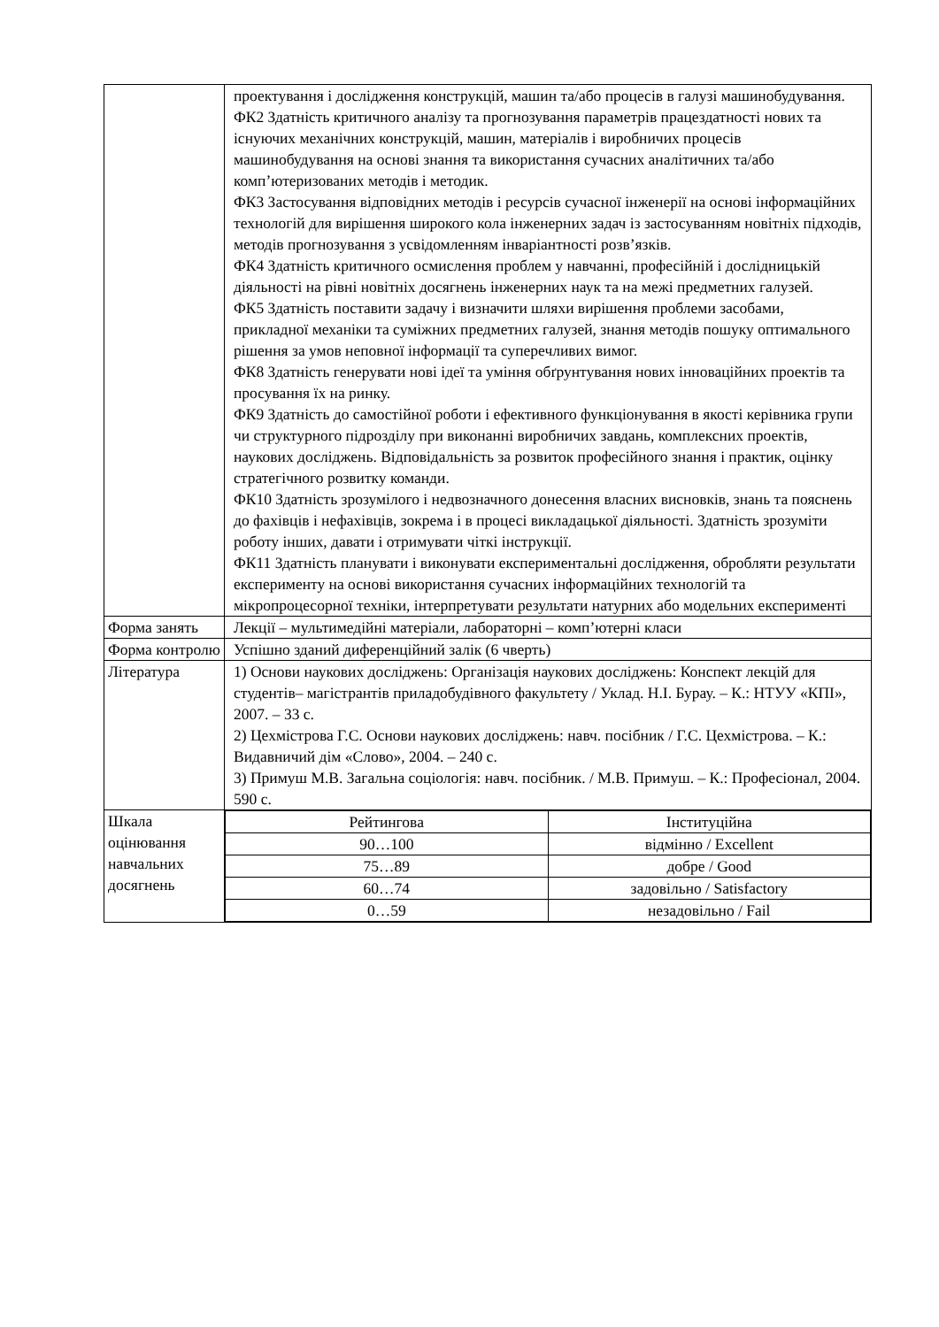| | проектування і дослідження конструкцій, машин та/або процесів в галузі машинобудування. ФК2 Здатність критичного аналізу та прогнозування параметрів працездатності нових та існуючих механічних конструкцій, машин, матеріалів і виробничих процесів машинобудування на основі знання та використання сучасних аналітичних та/або комп’ютеризованих методів і методик. ФК3 Застосування відповідних методів і ресурсів сучасної інженерії на основі інформаційних технологій для вирішення широкого кола інженерних задач із застосуванням новітніх підходів, методів прогнозування з усвідомленням інваріантності розв’язків. ФК4 Здатність критичного осмислення проблем у навчанні, професійній і дослідницькій діяльності на рівні новітніх досягнень інженерних наук та на межі предметних галузей. ФК5 Здатність поставити задачу і визначити шляхи вирішення проблеми засобами, прикладної механіки та суміжних предметних галузей, знання методів пошуку оптимального рішення за умов неповної інформації та суперечливих вимог. ФК8 Здатність генерувати нові ідеї та уміння обґрунтування нових інноваційних проектів та просування їх на ринку. ФК9 Здатність до самостійної роботи і ефективного функціонування в якості керівника групи чи структурного підрозділу при виконанні виробничих завдань, комплексних проектів, наукових досліджень. Відповідальність за розвиток професійного знання і практик, оцінку стратегічного розвитку команди. ФК10 Здатність зрозумілого і недвозначного донесення власних висновків, знань та пояснень до фахівців і нефахівців, зокрема і в процесі викладацької діяльності. Здатність зрозуміти роботу інших, давати і отримувати чіткі інструкції. ФК11 Здатність планувати і виконувати експериментальні дослідження, обробляти результати експерименту на основі використання сучасних інформаційних технологій та мікропроцесорної техніки, інтерпретувати результати натурних або модельних експерименті |
| Форма занять | Лекції – мультимедійні матеріали, лабораторні – комп’ютерні класи |
| Форма контролю | Успішно зданий диференційний залік (6 чверть) |
| Література | 1) Основи наукових досліджень: Організація наукових досліджень: Конспект лекцій для студентів– магістрантів приладобудівного факультету / Уклад. Н.І. Бурау. – К.: НТУУ «КПІ», 2007. – 33 с. 2) Цехмістрова Г.С. Основи наукових досліджень: навч. посібник / Г.С. Цехмістрова. – К.: Видавничий дім «Слово», 2004. – 240 с. 3) Примуш М.В. Загальна соціологія: навч. посібник. / М.В. Примуш. – К.: Професіонал, 2004. 590 с. |
| Шкала оцінювання навчальних досягнень | / Рейтингова / Інституційна / / 90…100 / відмінно / Excellent / / 75…89 / добре / Good / / 60…74 / задовільно / Satisfactory / / 0…59 / незадовільно / Fail / |